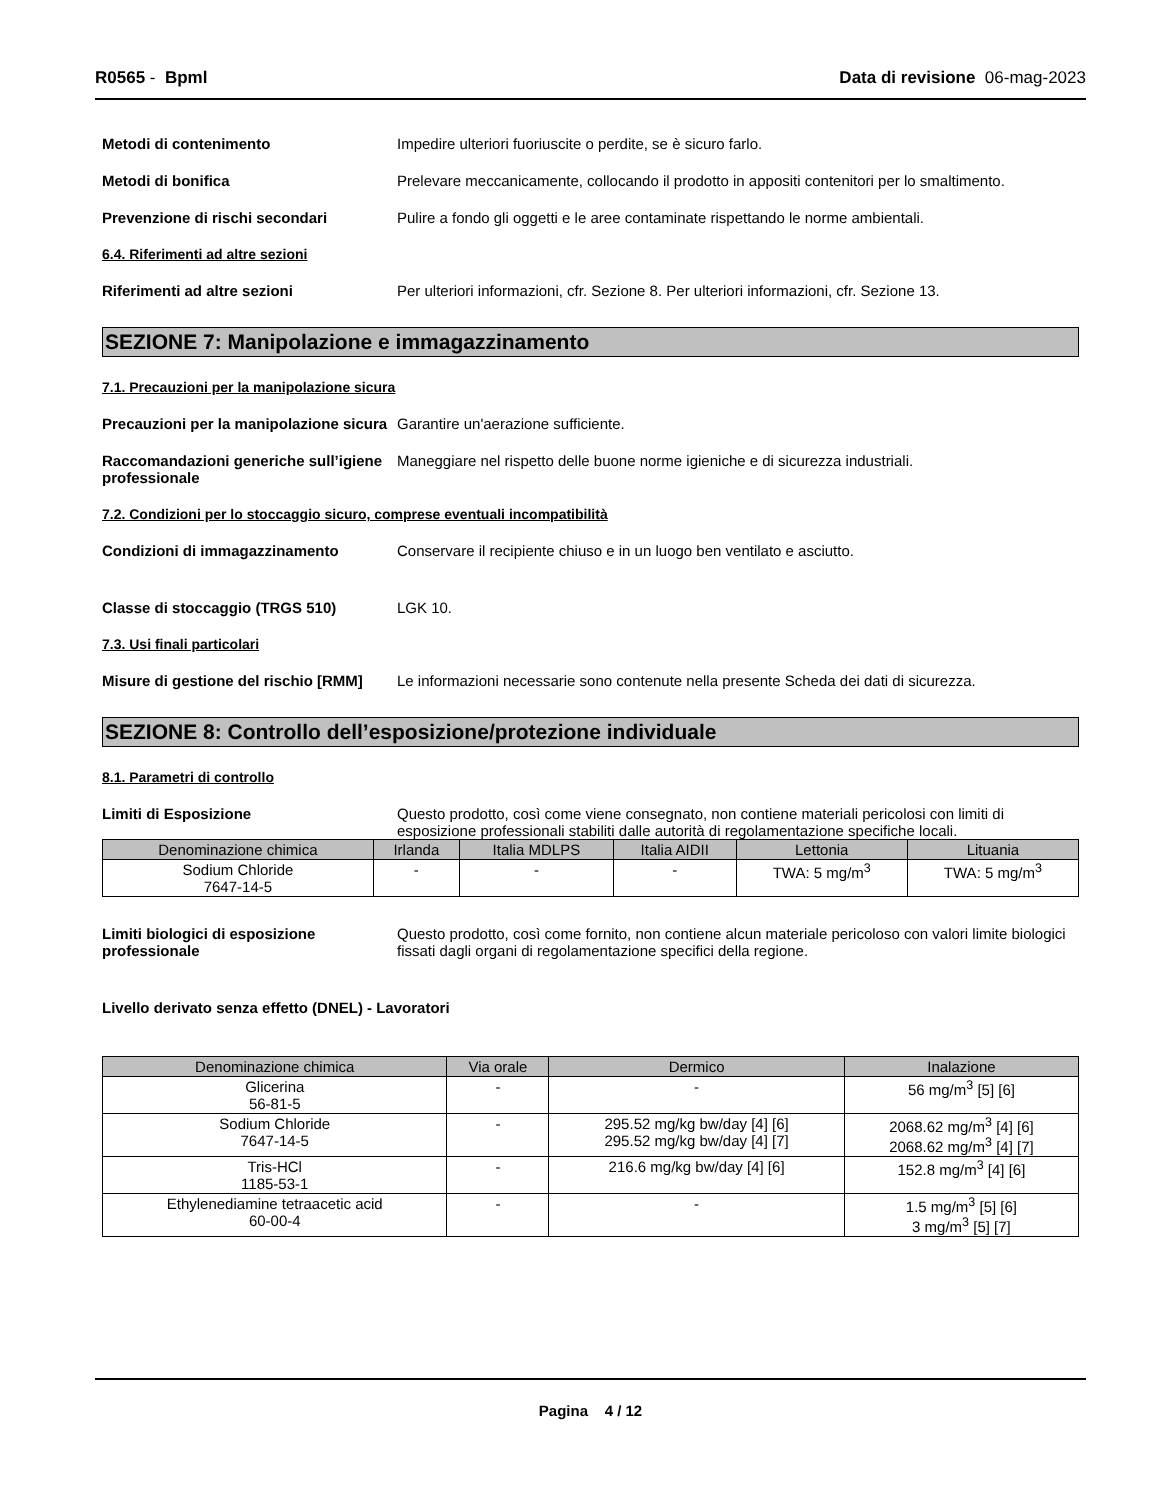R0565 - Bpml Data di revisione 06-mag-2023
Metodi di contenimento Impedire ulteriori fuoriuscite o perdite, se è sicuro farlo.
Metodi di bonifica Prelevare meccanicamente, collocando il prodotto in appositi contenitori per lo smaltimento.
Prevenzione di rischi secondari Pulire a fondo gli oggetti e le aree contaminate rispettando le norme ambientali.
6.4. Riferimenti ad altre sezioni
Riferimenti ad altre sezioni Per ulteriori informazioni, cfr. Sezione 8. Per ulteriori informazioni, cfr. Sezione 13.
SEZIONE 7: Manipolazione e immagazzinamento
7.1. Precauzioni per la manipolazione sicura
Precauzioni per la manipolazione sicura
Garantire un'aerazione sufficiente.
Raccomandazioni generiche sull’igiene professionale
Maneggiare nel rispetto delle buone norme igieniche e di sicurezza industriali.
7.2. Condizioni per lo stoccaggio sicuro, comprese eventuali incompatibilità
Condizioni di immagazzinamento Conservare il recipiente chiuso e in un luogo ben ventilato e asciutto.
Classe di stoccaggio (TRGS 510) LGK 10.
7.3. Usi finali particolari
Misure di gestione del rischio [RMM]
Le informazioni necessarie sono contenute nella presente Scheda dei dati di sicurezza.
SEZIONE 8: Controllo dell’esposizione/protezione individuale
8.1. Parametri di controllo
Limiti di Esposizione Questo prodotto, così come viene consegnato, non contiene materiali pericolosi con limiti di esposizione professionali stabiliti dalle autorità di regolamentazione specifiche locali.
| Denominazione chimica | Irlanda | Italia MDLPS | Italia AIDII | Lettonia | Lituania |
| --- | --- | --- | --- | --- | --- |
| Sodium Chloride 7647-14-5 | - | - | - | TWA: 5 mg/m<sup>3</sup> | TWA: 5 mg/m<sup>3</sup> |
Limiti biologici di esposizione professionale
Questo prodotto, così come fornito, non contiene alcun materiale pericoloso con valori limite biologici fissati dagli organi di regolamentazione specifici della regione.
Livello derivato senza effetto (DNEL) - Lavoratori
| Denominazione chimica | Via orale | Dermico | Inalazione |
| --- | --- | --- | --- |
| Glicerina 56-81-5 | - | - | 56 mg/m<sup>3</sup> [5] [6] |
| Sodium Chloride 7647-14-5 | - | 295.52 mg/kg bw/day [4] [6] 295.52 mg/kg bw/day [4] [7] | 2068.62 mg/m<sup>3</sup> [4] [6] 2068.62 mg/m<sup>3</sup> [4] [7] |
| Tris-HCl 1185-53-1 | - | 216.6 mg/kg bw/day [4] [6] | 152.8 mg/m<sup>3</sup> [4] [6] |
| Ethylenediamine tetraacetic acid 60-00-4 | - | - | 1.5 mg/m<sup>3</sup> [5] [6] 3 mg/m<sup>3</sup> [5] [7] |
Pagina 4 / 12